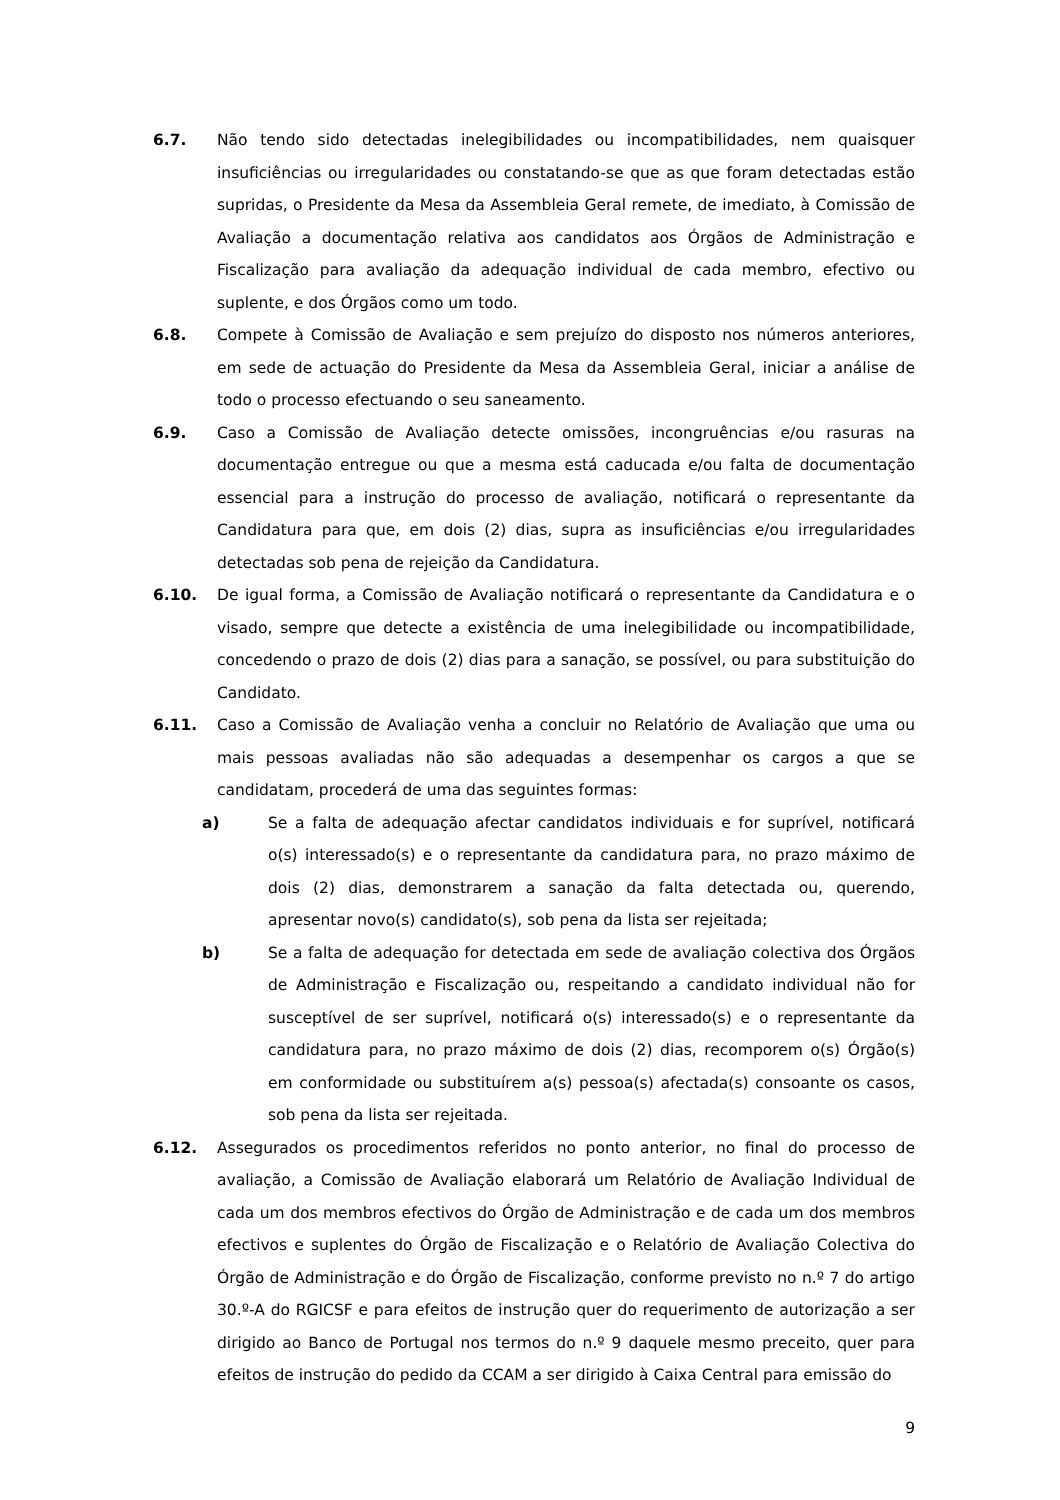6.7. Não tendo sido detectadas inelegibilidades ou incompatibilidades, nem quaisquer insuficiências ou irregularidades ou constatando-se que as que foram detectadas estão supridas, o Presidente da Mesa da Assembleia Geral remete, de imediato, à Comissão de Avaliação a documentação relativa aos candidatos aos Órgãos de Administração e Fiscalização para avaliação da adequação individual de cada membro, efectivo ou suplente, e dos Órgãos como um todo.
6.8. Compete à Comissão de Avaliação e sem prejuízo do disposto nos números anteriores, em sede de actuação do Presidente da Mesa da Assembleia Geral, iniciar a análise de todo o processo efectuando o seu saneamento.
6.9. Caso a Comissão de Avaliação detecte omissões, incongruências e/ou rasuras na documentação entregue ou que a mesma está caducada e/ou falta de documentação essencial para a instrução do processo de avaliação, notificará o representante da Candidatura para que, em dois (2) dias, supra as insuficiências e/ou irregularidades detectadas sob pena de rejeição da Candidatura.
6.10. De igual forma, a Comissão de Avaliação notificará o representante da Candidatura e o visado, sempre que detecte a existência de uma inelegibilidade ou incompatibilidade, concedendo o prazo de dois (2) dias para a sanação, se possível, ou para substituição do Candidato.
6.11. Caso a Comissão de Avaliação venha a concluir no Relatório de Avaliação que uma ou mais pessoas avaliadas não são adequadas a desempenhar os cargos a que se candidatam, procederá de uma das seguintes formas:
a) Se a falta de adequação afectar candidatos individuais e for suprível, notificará o(s) interessado(s) e o representante da candidatura para, no prazo máximo de dois (2) dias, demonstrarem a sanação da falta detectada ou, querendo, apresentar novo(s) candidato(s), sob pena da lista ser rejeitada;
b) Se a falta de adequação for detectada em sede de avaliação colectiva dos Órgãos de Administração e Fiscalização ou, respeitando a candidato individual não for susceptível de ser suprível, notificará o(s) interessado(s) e o representante da candidatura para, no prazo máximo de dois (2) dias, recomporem o(s) Órgão(s) em conformidade ou substituírem a(s) pessoa(s) afectada(s) consoante os casos, sob pena da lista ser rejeitada.
6.12. Assegurados os procedimentos referidos no ponto anterior, no final do processo de avaliação, a Comissão de Avaliação elaborará um Relatório de Avaliação Individual de cada um dos membros efectivos do Órgão de Administração e de cada um dos membros efectivos e suplentes do Órgão de Fiscalização e o Relatório de Avaliação Colectiva do Órgão de Administração e do Órgão de Fiscalização, conforme previsto no n.º 7 do artigo 30.º-A do RGICSF e para efeitos de instrução quer do requerimento de autorização a ser dirigido ao Banco de Portugal nos termos do n.º 9 daquele mesmo preceito, quer para efeitos de instrução do pedido da CCAM a ser dirigido à Caixa Central para emissão do
9